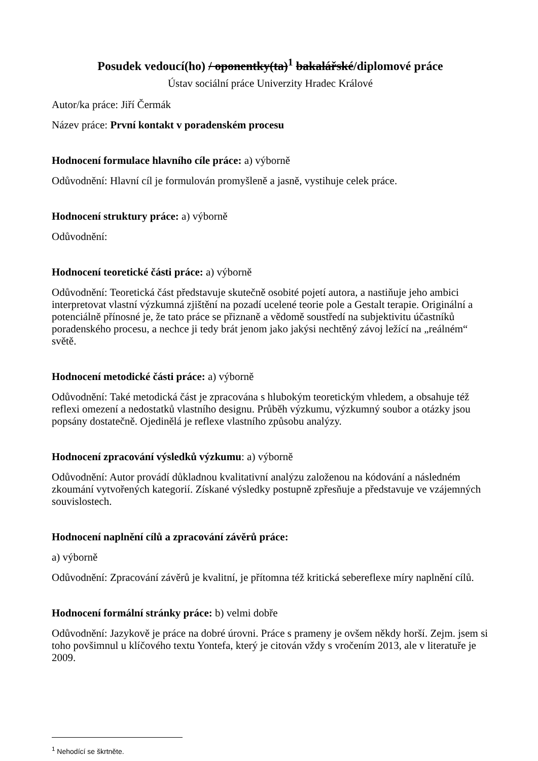Posudek vedoucí(ho) / oponentky(ta)<sup>1</sup> bakalářské/diplomové práce
Ústav sociální práce Univerzity Hradec Králové
Autor/ka práce: Jiří Čermák
Název práce: První kontakt v poradenském procesu
Hodnocení formulace hlavního cíle práce: a) výborně
Odůvodnění: Hlavní cíl je formulován promyšleně a jasně, vystihuje celek práce.
Hodnocení struktury práce: a) výborně
Odůvodnění:
Hodnocení teoretické části práce: a) výborně
Odůvodnění: Teoretická část představuje skutečně osobité pojetí autora, a nastiňuje jeho ambici interpretovat vlastní výzkumná zjištění na pozadí ucelené teorie pole a Gestalt terapie. Originální a potenciálně přínosné je, že tato práce se přiznaně a vědomě soustředí na subjektivitu účastníků poradenského procesu, a nechce ji tedy brát jenom jako jakýsi nechtěný závoj ležící na „reálném“ světě.
Hodnocení metodické části práce: a) výborně
Odůvodnění: Také metodická část je zpracována s hlubokým teoretickým vhledem, a obsahuje též reflexi omezení a nedostatků vlastního designu. Průběh výzkumu, výzkumný soubor a otázky jsou popsány dostatečně. Ojedinělá je reflexe vlastního způsobu analýzy.
Hodnocení zpracování výsledků výzkumu: a) výborně
Odůvodnění: Autor provádí důkladnou kvalitativní analýzu založenou na kódování a následném zkoumání vytvořených kategorií. Získané výsledky postupně zpřesňuje a představuje ve vzájemných souvislostech.
Hodnocení naplnění cílů a zpracování závěrů práce:
a) výborně
Odůvodnění: Zpracování závěrů je kvalitní, je přítomna též kritická sebereflexe míry naplnění cílů.
Hodnocení formální stránky práce: b) velmi dobře
Odůvodnění: Jazykově je práce na dobré úrovni. Práce s prameny je ovšem někdy horší. Zejm. jsem si toho povšimnul u klíčového textu Yontefa, který je citován vždy s vročením 2013, ale v literatuře je 2009.
<sup>1</sup> Nehodící se škrtněte.